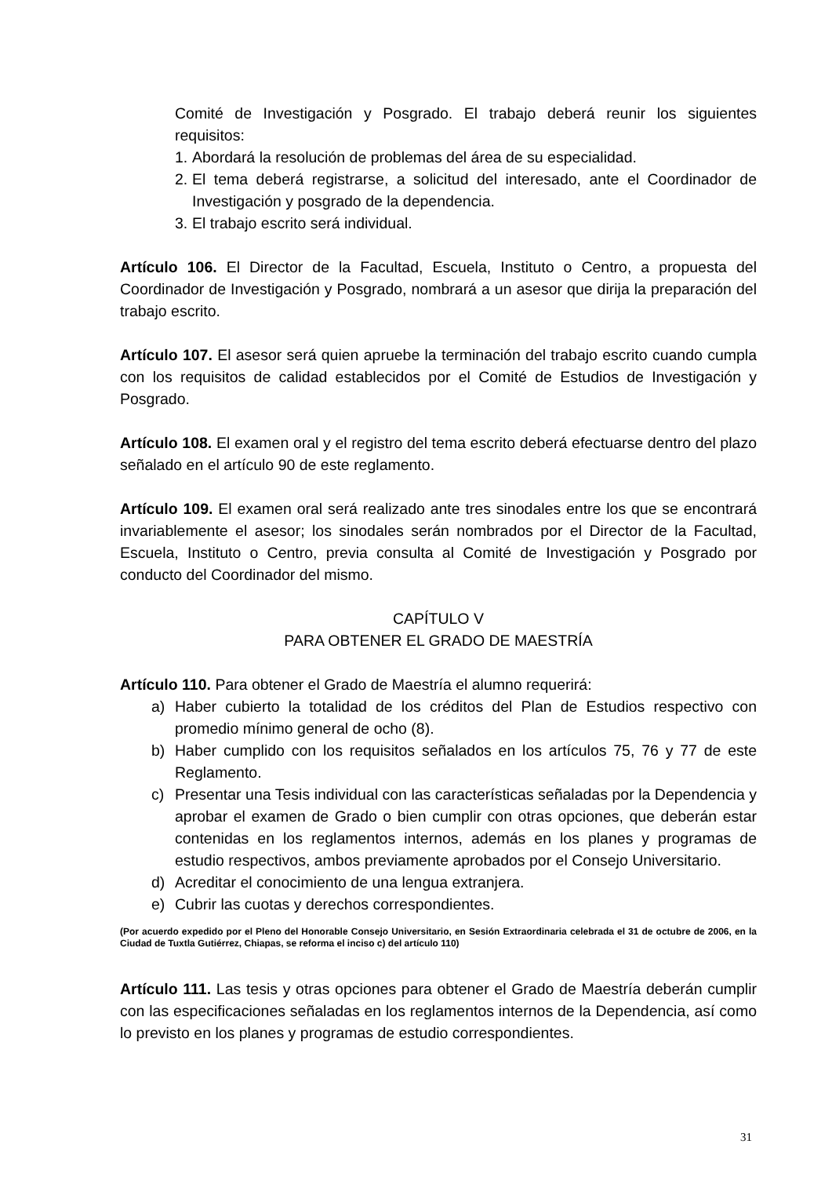Comité de Investigación y Posgrado. El trabajo deberá reunir los siguientes requisitos:
1. Abordará la resolución de problemas del área de su especialidad.
2. El tema deberá registrarse, a solicitud del interesado, ante el Coordinador de Investigación y posgrado de la dependencia.
3. El trabajo escrito será individual.
Artículo 106. El Director de la Facultad, Escuela, Instituto o Centro, a propuesta del Coordinador de Investigación y Posgrado, nombrará a un asesor que dirija la preparación del trabajo escrito.
Artículo 107. El asesor será quien apruebe la terminación del trabajo escrito cuando cumpla con los requisitos de calidad establecidos por el Comité de Estudios de Investigación y Posgrado.
Artículo 108. El examen oral y el registro del tema escrito deberá efectuarse dentro del plazo señalado en el artículo 90 de este reglamento.
Artículo 109. El examen oral será realizado ante tres sinodales entre los que se encontrará invariablemente el asesor; los sinodales serán nombrados por el Director de la Facultad, Escuela, Instituto o Centro, previa consulta al Comité de Investigación y Posgrado por conducto del Coordinador del mismo.
CAPÍTULO V
PARA OBTENER EL GRADO DE MAESTRÍA
Artículo 110. Para obtener el Grado de Maestría el alumno requerirá:
a) Haber cubierto la totalidad de los créditos del Plan de Estudios respectivo con promedio mínimo general de ocho (8).
b) Haber cumplido con los requisitos señalados en los artículos 75, 76 y 77 de este Reglamento.
c) Presentar una Tesis individual con las características señaladas por la Dependencia y aprobar el examen de Grado o bien cumplir con otras opciones, que deberán estar contenidas en los reglamentos internos, además en los planes y programas de estudio respectivos, ambos previamente aprobados por el Consejo Universitario.
d) Acreditar el conocimiento de una lengua extranjera.
e) Cubrir las cuotas y derechos correspondientes.
(Por acuerdo expedido por el Pleno del Honorable Consejo Universitario, en Sesión Extraordinaria celebrada el 31 de octubre de 2006, en la Ciudad de Tuxtla Gutiérrez, Chiapas, se reforma el inciso c) del artículo 110)
Artículo 111. Las tesis y otras opciones para obtener el Grado de Maestría deberán cumplir con las especificaciones señaladas en los reglamentos internos de la Dependencia, así como lo previsto en los planes y programas de estudio correspondientes.
31